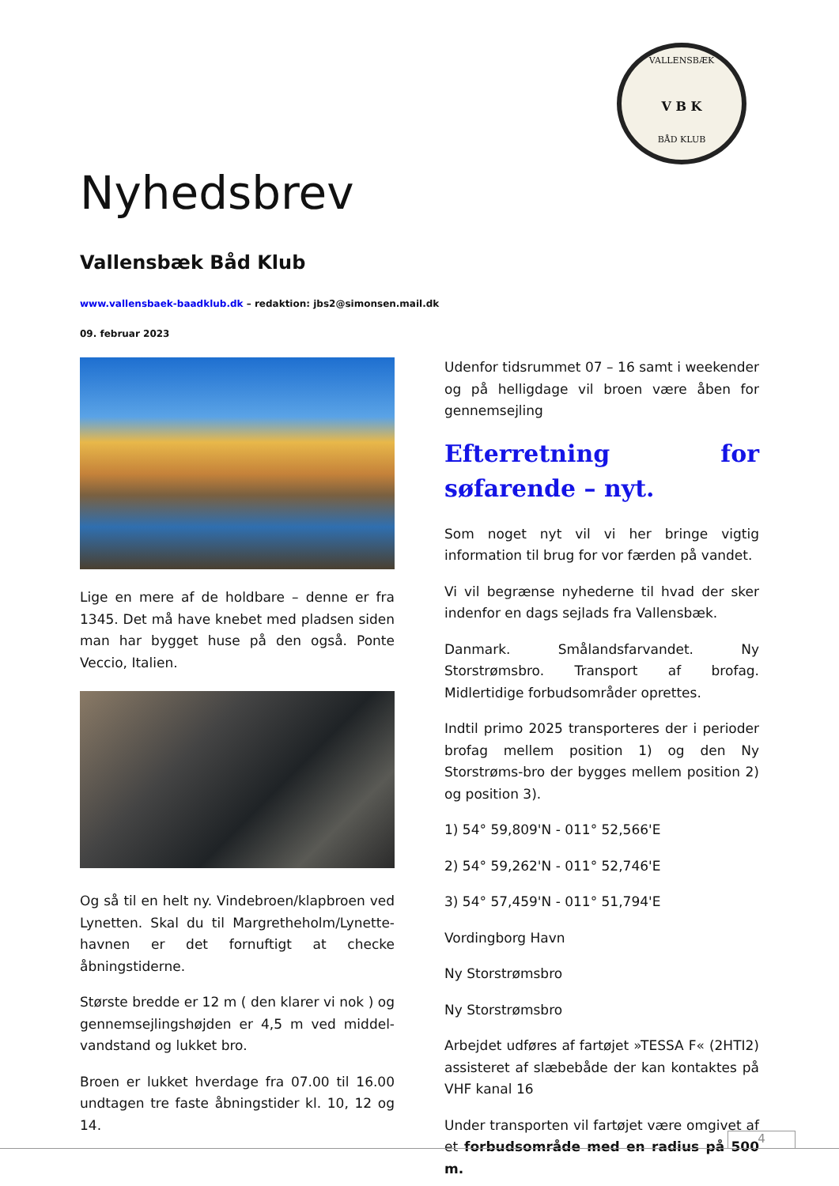VALLENSBÆK
V B K
BÅD KLUB
Nyhedsbrev
Vallensbæk Båd Klub
www.vallensbaek-baadklub.dk – redaktion: jbs2@simonsen.mail.dk
09. februar 2023
Lige en mere af de holdbare – denne er fra 1345. Det må have knebet med pladsen siden man har bygget huse på den også. Ponte Veccio, Italien.
Og så til en helt ny. Vindebroen/klapbroen ved Lynetten. Skal du til Margretheholm/Lynette-havnen er det fornuftigt at checke åbningstiderne.
Største bredde er 12 m ( den klarer vi nok ) og gennemsejlingshøjden er 4,5 m ved middel-vandstand og lukket bro.
Broen er lukket hverdage fra 07.00 til 16.00 undtagen tre faste åbningstider kl. 10, 12 og 14.
Udenfor tidsrummet 07 – 16 samt i weekender og på helligdage vil broen være åben for gennemsejling
Efterretning for søfarende – nyt.
Som noget nyt vil vi her bringe vigtig information til brug for vor færden på vandet.
Vi vil begrænse nyhederne til hvad der sker indenfor en dags sejlads fra Vallensbæk.
Danmark. Smålandsfarvandet. Ny Storstrømsbro. Transport af brofag. Midlertidige forbudsområder oprettes.
Indtil primo 2025 transporteres der i perioder brofag mellem position 1) og den Ny Storstrøms-bro der bygges mellem position 2) og position 3).
1) 54° 59,809'N - 011° 52,566'E
2) 54° 59,262'N - 011° 52,746'E
3) 54° 57,459'N - 011° 51,794'E
Vordingborg Havn
Ny Storstrømsbro
Ny Storstrømsbro
Arbejdet udføres af fartøjet »TESSA F« (2HTI2) assisteret af slæbebåde der kan kontaktes på VHF kanal 16
Under transporten vil fartøjet være omgivet af et forbudsområde med en radius på 500 m.
4